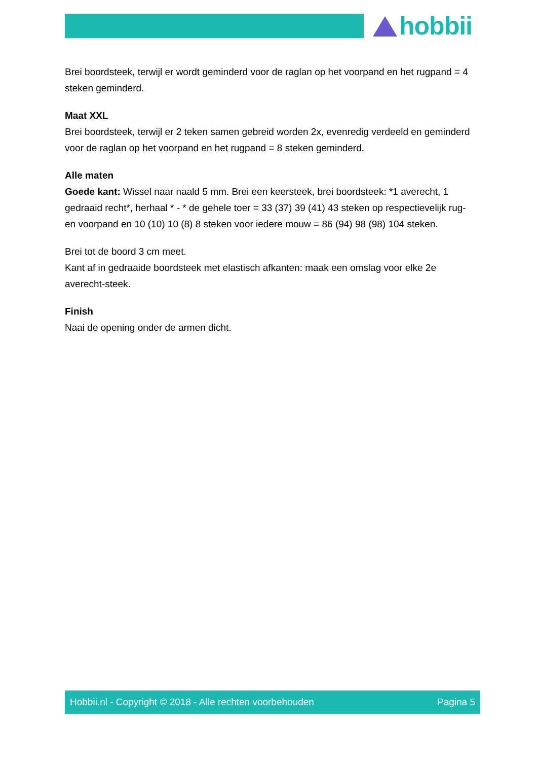hobbii
Brei boordsteek, terwijl er wordt geminderd voor de raglan op het voorpand en het rugpand = 4 steken geminderd.
Maat XXL
Brei boordsteek, terwijl er 2 teken samen gebreid worden 2x, evenredig verdeeld en geminderd voor de raglan op het voorpand en het rugpand = 8 steken geminderd.
Alle maten
Goede kant: Wissel naar naald 5 mm. Brei een keersteek, brei boordsteek: *1 averecht, 1 gedraaid recht*, herhaal * - * de gehele toer = 33 (37) 39 (41) 43 steken op respectievelijk rug- en voorpand en 10 (10) 10 (8) 8 steken voor iedere mouw = 86 (94) 98 (98) 104 steken.
Brei tot de boord 3 cm meet.
Kant af in gedraaide boordsteek met elastisch afkanten: maak een omslag voor elke 2e averecht-steek.
Finish
Naai de opening onder de armen dicht.
Hobbii.nl - Copyright © 2018 - Alle rechten voorbehouden Pagina 5